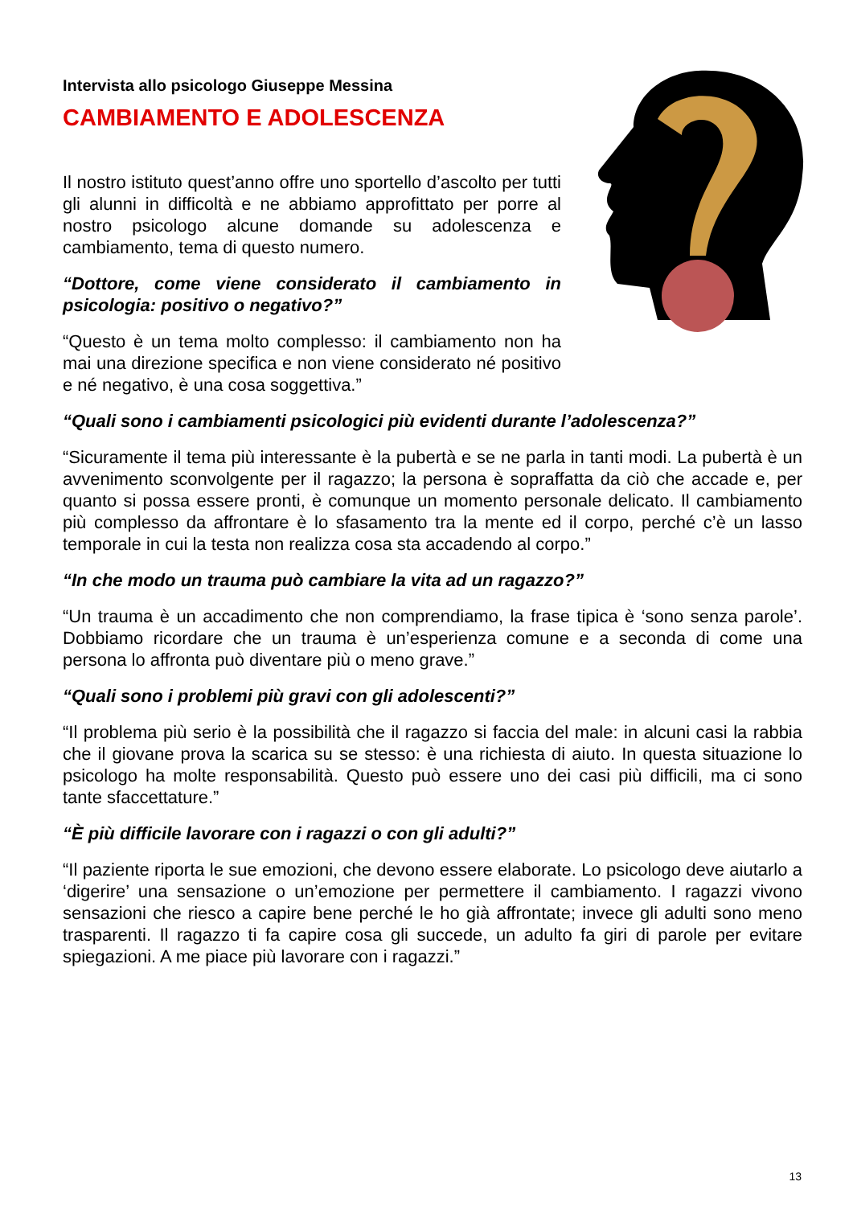Intervista allo psicologo Giuseppe Messina
CAMBIAMENTO E ADOLESCENZA
Il nostro istituto quest’anno offre uno sportello d’ascolto per tutti gli alunni in difficoltà e ne abbiamo approfittato per porre al nostro psicologo alcune domande su adolescenza e cambiamento, tema di questo numero.
“Dottore, come viene considerato il cambiamento in psicologia: positivo o negativo?”
“Questo è un tema molto complesso: il cambiamento non ha mai una direzione specifica e non viene considerato né positivo e né negativo, è una cosa soggettiva.”
“Quali sono i cambiamenti psicologici più evidenti durante l’adolescenza?”
“Sicuramente il tema più interessante è la pubertà e se ne parla in tanti modi. La pubertà è un avvenimento sconvolgente per il ragazzo; la persona è sopraffatta da ciò che accade e, per quanto si possa essere pronti, è comunque un momento personale delicato. Il cambiamento più complesso da affrontare è lo sfasamento tra la mente ed il corpo, perché c’è un lasso temporale in cui la testa non realizza cosa sta accadendo al corpo.”
“In che modo un trauma può cambiare la vita ad un ragazzo?”
“Un trauma è un accadimento che non comprendiamo, la frase tipica è ‘sono senza parole’. Dobbiamo ricordare che un trauma è un’esperienza comune e a seconda di come una persona lo affronta può diventare più o meno grave.”
“Quali sono i problemi più gravi con gli adolescenti?”
“Il problema più serio è la possibilità che il ragazzo si faccia del male: in alcuni casi la rabbia che il giovane prova la scarica su se stesso: è una richiesta di aiuto. In questa situazione lo psicologo ha molte responsabilità. Questo può essere uno dei casi più difficili, ma ci sono tante sfaccettature.”
“È più difficile lavorare con i ragazzi o con gli adulti?”
“Il paziente riporta le sue emozioni, che devono essere elaborate. Lo psicologo deve aiutarlo a ‘digerire’ una sensazione o un’emozione per permettere il cambiamento. I ragazzi vivono sensazioni che riesco a capire bene perché le ho già affrontate; invece gli adulti sono meno trasparenti. Il ragazzo ti fa capire cosa gli succede, un adulto fa giri di parole per evitare spiegazioni. A me piace più lavorare con i ragazzi.”
13